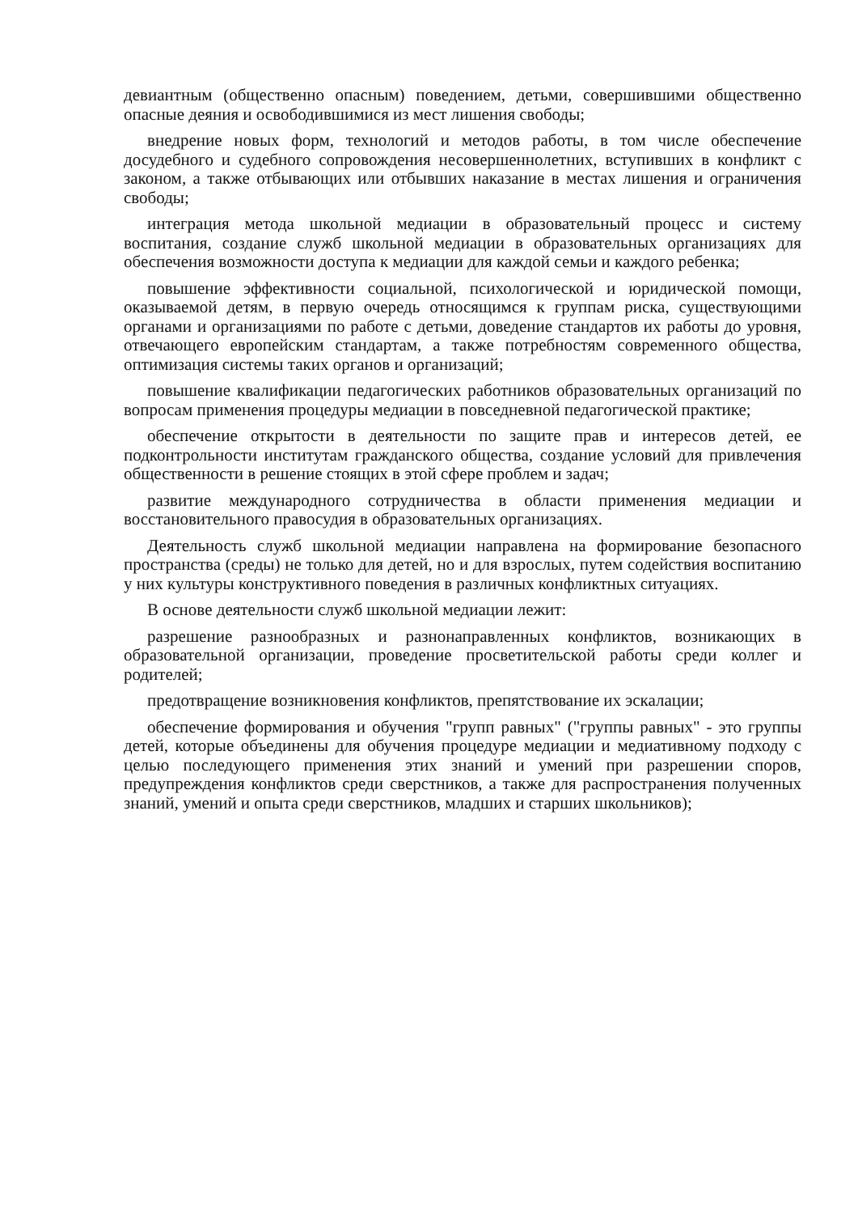девиантным (общественно опасным) поведением, детьми, совершившими общественно опасные деяния и освободившимися из мест лишения свободы;
внедрение новых форм, технологий и методов работы, в том числе обеспечение досудебного и судебного сопровождения несовершеннолетних, вступивших в конфликт с законом, а также отбывающих или отбывших наказание в местах лишения и ограничения свободы;
интеграция метода школьной медиации в образовательный процесс и систему воспитания, создание служб школьной медиации в образовательных организациях для обеспечения возможности доступа к медиации для каждой семьи и каждого ребенка;
повышение эффективности социальной, психологической и юридической помощи, оказываемой детям, в первую очередь относящимся к группам риска, существующими органами и организациями по работе с детьми, доведение стандартов их работы до уровня, отвечающего европейским стандартам, а также потребностям современного общества, оптимизация системы таких органов и организаций;
повышение квалификации педагогических работников образовательных организаций по вопросам применения процедуры медиации в повседневной педагогической практике;
обеспечение открытости в деятельности по защите прав и интересов детей, ее подконтрольности институтам гражданского общества, создание условий для привлечения общественности в решение стоящих в этой сфере проблем и задач;
развитие международного сотрудничества в области применения медиации и восстановительного правосудия в образовательных организациях.
Деятельность служб школьной медиации направлена на формирование безопасного пространства (среды) не только для детей, но и для взрослых, путем содействия воспитанию у них культуры конструктивного поведения в различных конфликтных ситуациях.
В основе деятельности служб школьной медиации лежит:
разрешение разнообразных и разнонаправленных конфликтов, возникающих в образовательной организации, проведение просветительской работы среди коллег и родителей;
предотвращение возникновения конфликтов, препятствование их эскалации;
обеспечение формирования и обучения "групп равных" ("группы равных" - это группы детей, которые объединены для обучения процедуре медиации и медиативному подходу с целью последующего применения этих знаний и умений при разрешении споров, предупреждения конфликтов среди сверстников, а также для распространения полученных знаний, умений и опыта среди сверстников, младших и старших школьников);